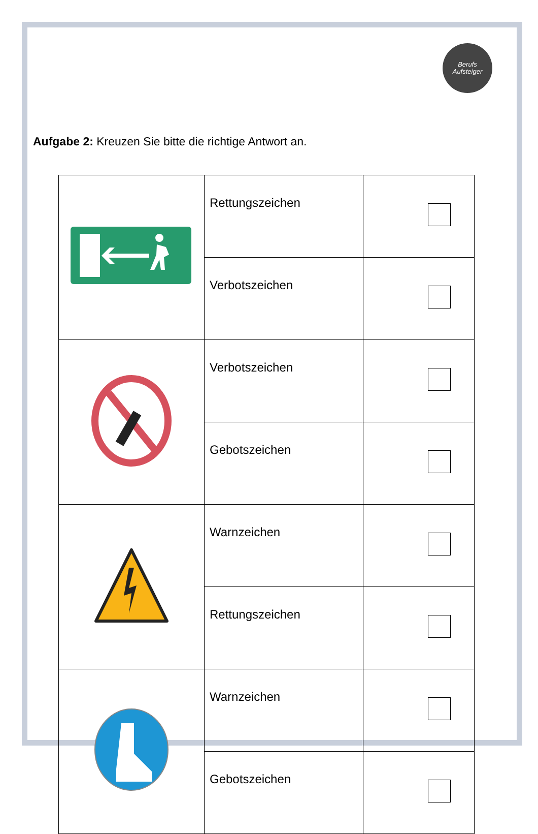Berufs
Aufsteiger
Aufgabe 2: Kreuzen Sie bitte die richtige Antwort an.
| | Rettungszeichen | |
| | Verbotszeichen | |
| | Verbotszeichen | |
| | Gebotszeichen | |
| | Warnzeichen | |
| | Rettungszeichen | |
| | Warnzeichen | |
| | Gebotszeichen | |